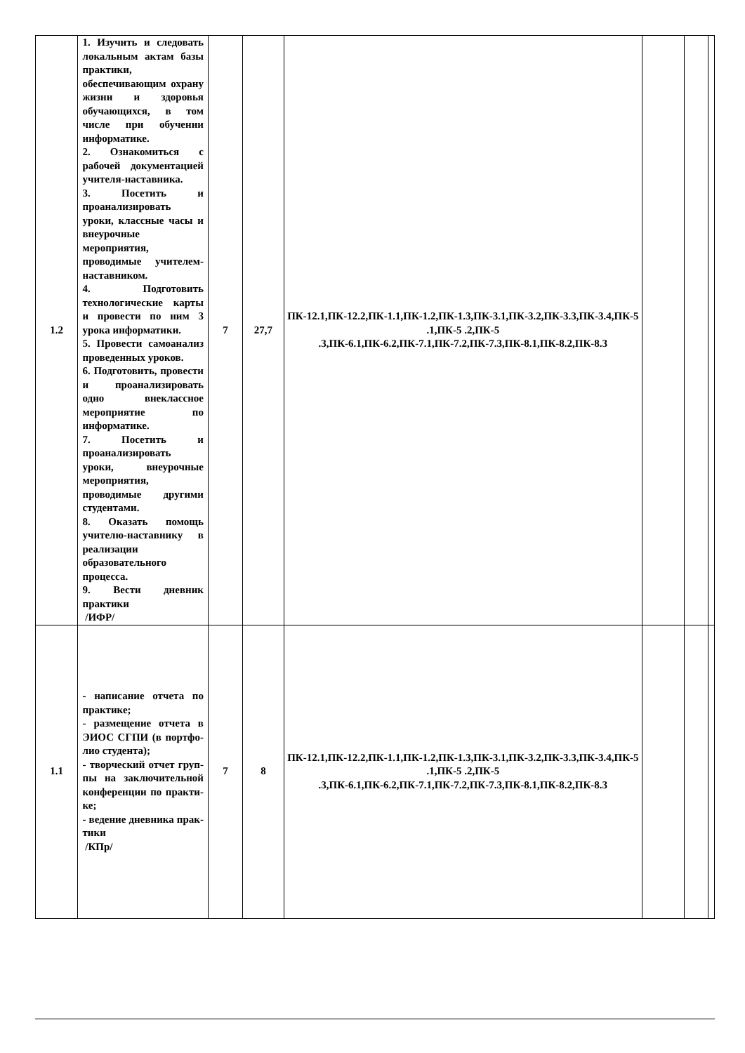| 1.2 | 1. Изучить и следовать локальным актам базы практики, обеспечивающим охрану жизни и здоровья обучающихся, в том числе при обучении информатике. 2. Ознакомиться с рабочей документацией учителя-наставника. 3. Посетить и проанализировать уроки, классные часы и внеурочные мероприятия, проводимые учителем-наставником. 4. Подготовить технологические карты и провести по ним 3 урока информатики. 5. Провести самоанализ проведенных уроков. 6. Подготовить, провести и проанализировать одно внеклассное мероприятие по информатике. 7. Посетить и проанализировать уроки, внеурочные мероприятия, проводимые другими студентами. 8. Оказать помощь учителю-наставнику в реализации образовательного процесса. 9. Вести дневник практики /ИФР/ | 7 | 27,7 | ПК-12.1,ПК-12.2,ПК-1.1,ПК-1.2,ПК-1.3,ПК-3.1,ПК-3.2,ПК-3.3,ПК-3.4,ПК-5 .1,ПК-5 .2,ПК-5 .3,ПК-6.1,ПК-6.2,ПК-7.1,ПК-7.2,ПК-7.3,ПК-8.1,ПК-8.2,ПК-8.3 | | | |
| 1.1 | - написание отчета по практике; - размещение отчета в ЭИОС СГПИ (в портфо-лио студента); - творческий отчет груп-пы на заключительной конференции по практи-ке; - ведение дневника прак-тики /КПр/ | 7 | 8 | ПК-12.1,ПК-12.2,ПК-1.1,ПК-1.2,ПК-1.3,ПК-3.1,ПК-3.2,ПК-3.3,ПК-3.4,ПК-5 .1,ПК-5 .2,ПК-5 .3,ПК-6.1,ПК-6.2,ПК-7.1,ПК-7.2,ПК-7.3,ПК-8.1,ПК-8.2,ПК-8.3 | | | |